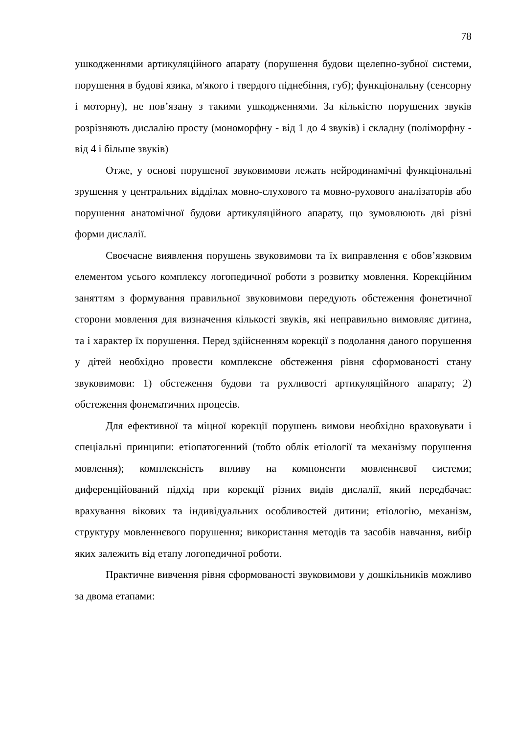78
ушкодженнями артикуляційного апарату (порушення будови щелепно-зубної системи, порушення в будові язика, м'якого і твердого піднебіння, губ); функціональну (сенсорну і моторну), не пов’язану з такими ушкодженнями. За кількістю порушених звуків розрізняють дислалію просту (мономорфну - від 1 до 4 звуків) і складну (поліморфну - від 4 і більше звуків)
Отже, у основі порушеної звуковимови лежать нейродинамічні функціональні зрушення у центральних відділах мовно-слухового та мовно-рухового аналізаторів або порушення анатомічної будови артикуляційного апарату, що зумовлюють дві різні форми дислалії.
Своєчасне виявлення порушень звуковимови та їх виправлення є обов’язковим елементом усього комплексу логопедичної роботи з розвитку мовлення. Корекційним заняттям з формування правильної звуковимови передують обстеження фонетичної сторони мовлення для визначення кількості звуків, які неправильно вимовляє дитина, та і характер їх порушення. Перед здійсненням корекції з подолання даного порушення у дітей необхідно провести комплексне обстеження рівня сформованості стану звуковимови: 1) обстеження будови та рухливості артикуляційного апарату; 2) обстеження фонематичних процесів.
Для ефективної та міцної корекції порушень вимови необхідно враховувати і спеціальні принципи: етіопатогенний (тобто облік етіології та механізму порушення мовлення); комплексність впливу на компоненти мовленнєвої системи; диференційований підхід при корекції різних видів дислалії, який передбачає: врахування вікових та індивідуальних особливостей дитини; етіологію, механізм, структуру мовленнєвого порушення; використання методів та засобів навчання, вибір яких залежить від етапу логопедичної роботи.
Практичне вивчення рівня сформованості звуковимови у дошкільників можливо за двома етапами: